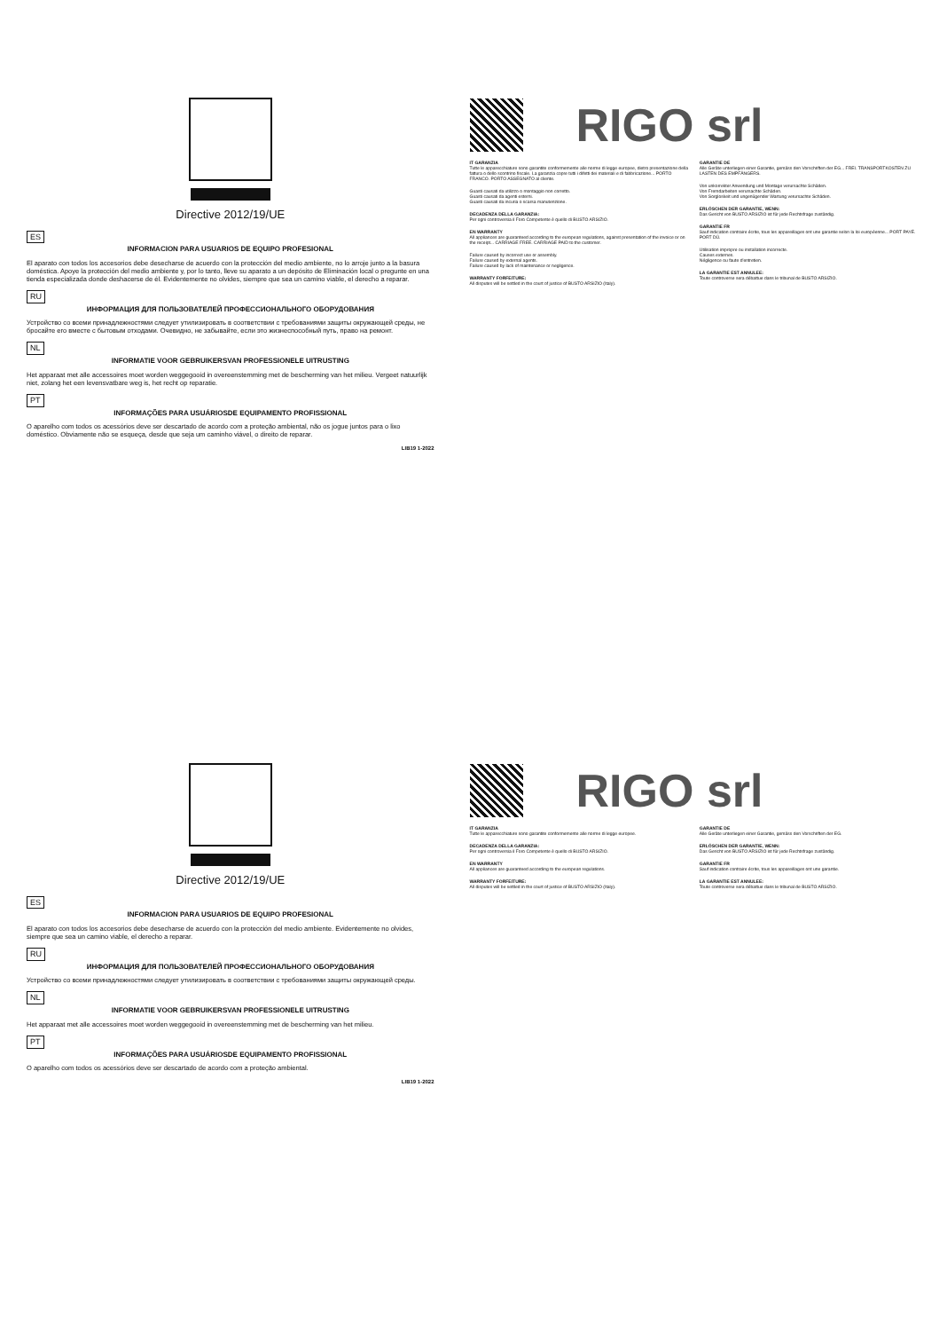Directive 2012/19/UE
ES
INFORMACION PARA USUARIOS DE EQUIPO PROFESIONAL
El aparato con todos los accesorios debe desecharse de acuerdo con la protección del medio ambiente, no lo arroje junto a la basura doméstica. Apoye la protección del medio ambiente y, por lo tanto, lleve su aparato a un depósito de Eliminación local o pregunte en una tienda especializada donde deshacerse de él. Evidentemente no olvides, siempre que sea un camino viable, el derecho a reparar.
RU
ИНФОРМАЦИЯ ДЛЯ ПОЛЬЗОВАТЕЛЕЙ ПРОФЕССИОНАЛЬНОГО ОБОРУДОВАНИЯ
Устройство со всеми принадлежностями следует утилизировать в соответствии с требованиями защиты окружающей среды, не бросайте его вместе с бытовым отходами. Очевидно, не забывайте, если это жизнеспособный путь, право на ремонт.
NL
INFORMATIE VOOR GEBRUIKERSVAN PROFESSIONELE UITRUSTING
Het apparaat met alle accessoires moet worden weggegooid in overeenstemming met de bescherming van het milieu. Vergeet natuurlijk niet, zolang het een levensvatbare weg is, het recht op reparatie.
PT
INFORMAÇÕES PARA USUÁRIOSDE EQUIPAMENTO PROFISSIONAL
O aparelho com todos os acessórios deve ser descartado de acordo com a proteção ambiental, não os jogue juntos para o lixo doméstico. Obviamente não se esqueça, desde que seja um caminho viável, o direito de reparar.
LIB19 1-2022
RIGO srl
IT GARANZIA
Tutte le apparecchiature sono garantite conformemente alle norme di legge europee, dietro presentazione della fattura o dello scontrino fiscale. La garanzia copre tutti i difetti dei materiali e di fabbricazione... PORTO FRANCO. PORTO ASSEGNATO al cliente.
Guasti causati da utilizzo o montaggio non corretto.
Guasti causati da agenti esterni.
Guasti causati da incuria o scarsa manutenzione.
DECADENZA DELLA GARANZIA:
Per ogni controversia il Foro Competente è quello di BUSTO ARSIZIO.
EN WARRANTY
All appliances are guaranteed according to the european regulations, against presentation of the invoice or on the receipt... CARRIAGE FREE. CARRIAGE PAID to the customer.
Failure caused by incorrect use or assembly.
Failure caused by external agents.
Failure caused by lack of maintenance or negligence.
WARRANTY FORFEITURE:
All disputes will be settled in the court of justice of BUSTO ARSIZIO (Italy).
GARANTIE DE
Alle Geräte unterliegen einer Garantie, gemäss den Vorschriften der EG... FREI. TRANSPORTKOSTEN ZU LASTEN DES EMPFÄNGERS.
Von unkorrekter Anwendung und Montage verursachte Schäden.
Von Fremdarbeiten verursachte Schäden.
Von Sorgloskeit und ungenügender Wartung verursachte Schäden.
ERLÖSCHEN DER GARANTIE, WENN:
Das Gericht von BUSTO ARSIZIO ist für jede Rechtsfrage zuständig.
GARANTIE FR
Sauf indication contraire écrite, tous les appareillages ont une garantie selon la loi européenne... PORT PAYÉ. PORT DÛ.
Utilisation impropre ou installation incorrecte.
Causes externes.
Négligence ou faute d'entretien.
LA GARANTIE EST ANNULEE:
Toute controverse sera débattue dans le tribunal de BUSTO ARSIZIO.
Directive 2012/19/UE
ES
INFORMACION PARA USUARIOS DE EQUIPO PROFESIONAL
El aparato con todos los accesorios debe desecharse de acuerdo con la protección del medio ambiente. Evidentemente no olvides, siempre que sea un camino viable, el derecho a reparar.
RU
ИНФОРМАЦИЯ ДЛЯ ПОЛЬЗОВАТЕЛЕЙ ПРОФЕССИОНАЛЬНОГО ОБОРУДОВАНИЯ
Устройство со всеми принадлежностями следует утилизировать в соответствии с требованиями защиты окружающей среды.
NL
INFORMATIE VOOR GEBRUIKERSVAN PROFESSIONELE UITRUSTING
Het apparaat met alle accessoires moet worden weggegooid in overeenstemming met de bescherming van het milieu.
PT
INFORMAÇÕES PARA USUÁRIOSDE EQUIPAMENTO PROFISSIONAL
O aparelho com todos os acessórios deve ser descartado de acordo com a proteção ambiental.
LIB19 1-2022
RIGO srl
IT GARANZIA
Tutte le apparecchiature sono garantite conformemente alle norme di legge europee.
DECADENZA DELLA GARANZIA:
Per ogni controversia il Foro Competente è quello di BUSTO ARSIZIO.
EN WARRANTY
All appliances are guaranteed according to the european regulations.
WARRANTY FORFEITURE:
All disputes will be settled in the court of justice of BUSTO ARSIZIO (Italy).
GARANTIE DE
Alle Geräte unterliegen einer Garantie, gemäss den Vorschriften der EG.
ERLÖSCHEN DER GARANTIE, WENN:
Das Gericht von BUSTO ARSIZIO ist für jede Rechtsfrage zuständig.
GARANTIE FR
Sauf indication contraire écrite, tous les appareillages ont une garantie.
LA GARANTIE EST ANNULEE:
Toute controverse sera débattue dans le tribunal de BUSTO ARSIZIO.